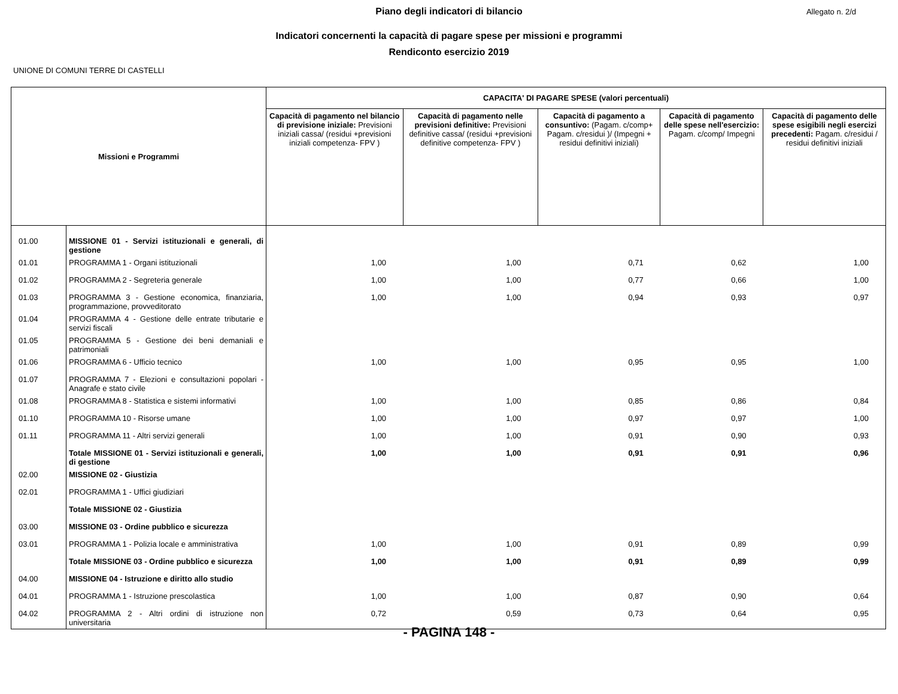Piano degli indicatori di bilancio
Allegato n. 2/d
Indicatori concernenti la capacità di pagare spese per missioni e programmi
Rendiconto esercizio 2019
UNIONE DI COMUNI TERRE DI CASTELLI
| Missioni e Programmi | | CAPACITA' DI PAGARE SPESE (valori percentuali) | | | | |
| --- | --- | --- | --- | --- | --- | --- |
| | | Capacità di pagamento nel bilancio di previsione iniziale: Previsioni iniziali cassa/ (residui +previsioni iniziali competenza- FPV ) | Capacità di pagamento nelle previsioni definitive: Previsioni definitive cassa/ (residui +previsioni definitive competenza- FPV ) | Capacità di pagamento a consuntivo: (Pagam. c/comp+ Pagam. c/residui )/ (Impegni + residui definitivi iniziali) | Capacità di pagamento delle spese nell'esercizio: Pagam. c/comp/ Impegni | Capacità di pagamento delle spese esigibili negli esercizi precedenti: Pagam. c/residui / residui definitivi iniziali |
| 01.00 | MISSIONE 01 - Servizi istituzionali e generali, di gestione | | | | | |
| 01.01 | PROGRAMMA 1 - Organi istituzionali | 1,00 | 1,00 | 0,71 | 0,62 | 1,00 |
| 01.02 | PROGRAMMA 2 - Segreteria generale | 1,00 | 1,00 | 0,77 | 0,66 | 1,00 |
| 01.03 | PROGRAMMA 3 - Gestione economica, finanziaria, programmazione, provveditorato | 1,00 | 1,00 | 0,94 | 0,93 | 0,97 |
| 01.04 | PROGRAMMA 4 - Gestione delle entrate tributarie e servizi fiscali | | | | | |
| 01.05 | PROGRAMMA 5 - Gestione dei beni demaniali e patrimoniali | | | | | |
| 01.06 | PROGRAMMA 6 - Ufficio tecnico | 1,00 | 1,00 | 0,95 | 0,95 | 1,00 |
| 01.07 | PROGRAMMA 7 - Elezioni e consultazioni popolari - Anagrafe e stato civile | | | | | |
| 01.08 | PROGRAMMA 8 - Statistica e sistemi informativi | 1,00 | 1,00 | 0,85 | 0,86 | 0,84 |
| 01.10 | PROGRAMMA 10 - Risorse umane | 1,00 | 1,00 | 0,97 | 0,97 | 1,00 |
| 01.11 | PROGRAMMA 11 - Altri servizi generali | 1,00 | 1,00 | 0,91 | 0,90 | 0,93 |
| | Totale MISSIONE 01 - Servizi istituzionali e generali, di gestione | 1,00 | 1,00 | 0,91 | 0,91 | 0,96 |
| 02.00 | MISSIONE 02 - Giustizia | | | | | |
| 02.01 | PROGRAMMA 1 - Uffici giudiziari | | | | | |
| | Totale MISSIONE 02 - Giustizia | | | | | |
| 03.00 | MISSIONE 03 - Ordine pubblico e sicurezza | | | | | |
| 03.01 | PROGRAMMA 1 - Polizia locale e amministrativa | 1,00 | 1,00 | 0,91 | 0,89 | 0,99 |
| | Totale MISSIONE 03 - Ordine pubblico e sicurezza | 1,00 | 1,00 | 0,91 | 0,89 | 0,99 |
| 04.00 | MISSIONE 04 - Istruzione e diritto allo studio | | | | | |
| 04.01 | PROGRAMMA 1 - Istruzione prescolastica | 1,00 | 1,00 | 0,87 | 0,90 | 0,64 |
| 04.02 | PROGRAMMA 2 - Altri ordini di istruzione non universitaria | 0,72 | 0,59 | 0,73 | 0,64 | 0,95 |
- PAGINA 148 -